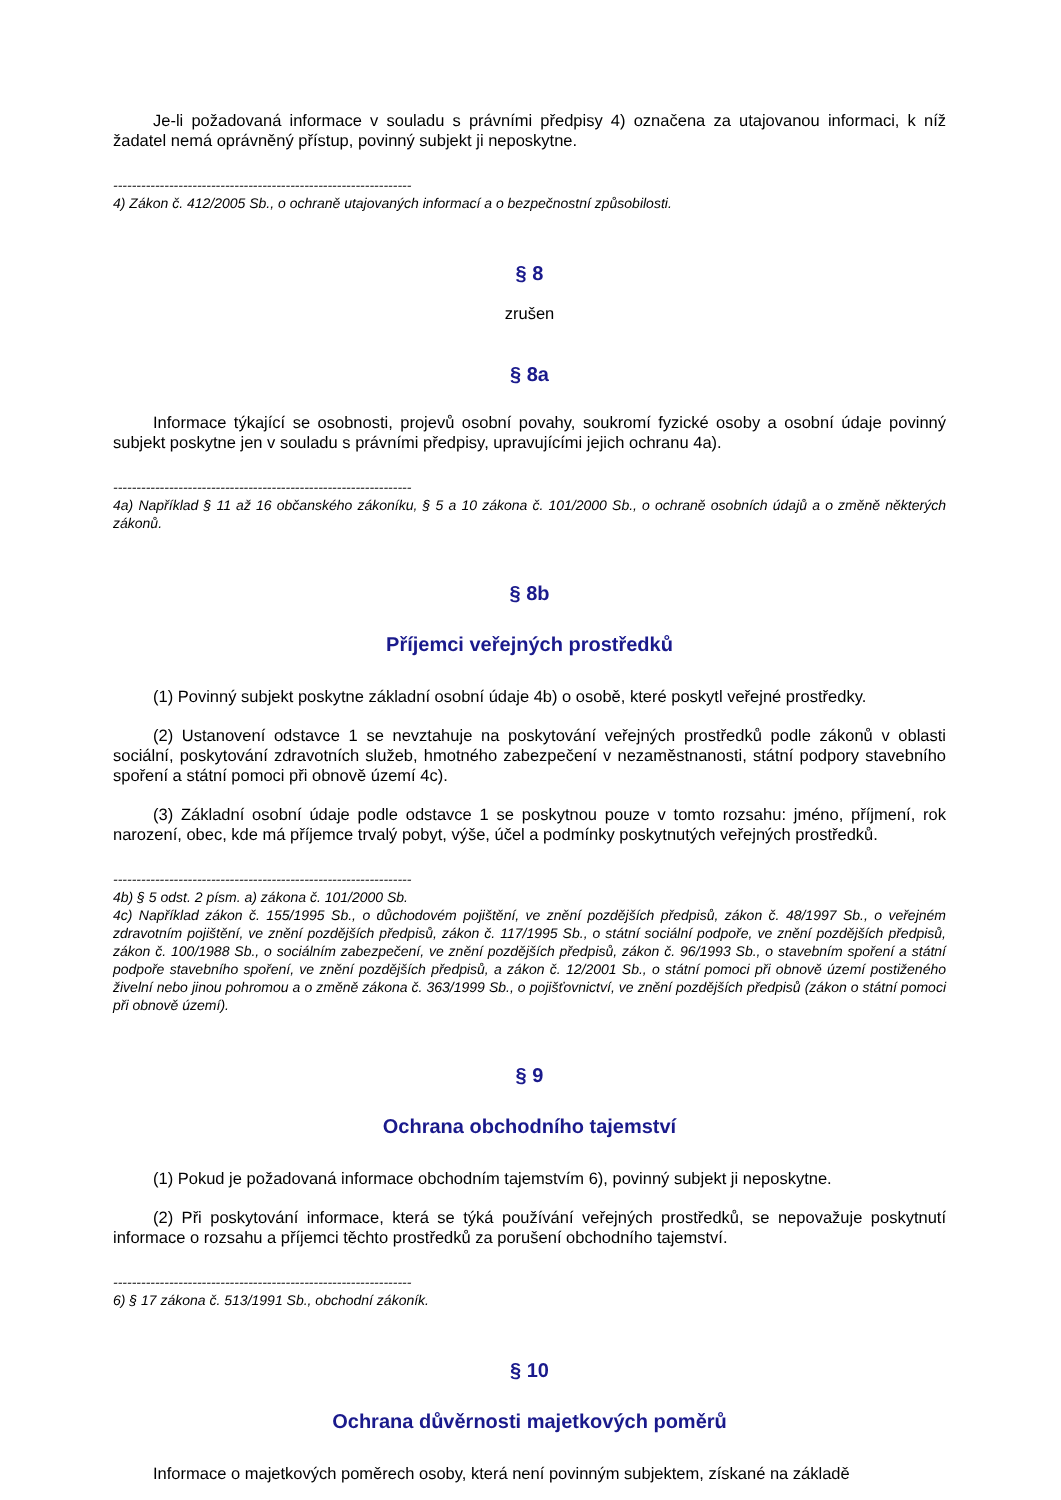Je-li požadovaná informace v souladu s právními předpisy 4) označena za utajovanou informaci, k níž žadatel nemá oprávněný přístup, povinný subjekt ji neposkytne.
----------------------------------------------------------------
4) Zákon č. 412/2005 Sb., o ochraně utajovaných informací a o bezpečnostní způsobilosti.
§ 8
zrušen
§ 8a
Informace týkající se osobnosti, projevů osobní povahy, soukromí fyzické osoby a osobní údaje povinný subjekt poskytne jen v souladu s právními předpisy, upravujícími jejich ochranu 4a).
----------------------------------------------------------------
4a) Například § 11 až 16 občanského zákoníku, § 5 a 10 zákona č. 101/2000 Sb., o ochraně osobních údajů a o změně některých zákonů.
§ 8b
Příjemci veřejných prostředků
(1) Povinný subjekt poskytne základní osobní údaje 4b) o osobě, které poskytl veřejné prostředky.
(2) Ustanovení odstavce 1 se nevztahuje na poskytování veřejných prostředků podle zákonů v oblasti sociální, poskytování zdravotních služeb, hmotného zabezpečení v nezaměstnanosti, státní podpory stavebního spoření a státní pomoci při obnově území 4c).
(3) Základní osobní údaje podle odstavce 1 se poskytnou pouze v tomto rozsahu: jméno, příjmení, rok narození, obec, kde má příjemce trvalý pobyt, výše, účel a podmínky poskytnutých veřejných prostředků.
----------------------------------------------------------------
4b) § 5 odst. 2 písm. a) zákona č. 101/2000 Sb.
4c) Například zákon č. 155/1995 Sb., o důchodovém pojištění, ve znění pozdějších předpisů, zákon č. 48/1997 Sb., o veřejném zdravotním pojištění, ve znění pozdějších předpisů, zákon č. 117/1995 Sb., o státní sociální podpoře, ve znění pozdějších předpisů, zákon č. 100/1988 Sb., o sociálním zabezpečení, ve znění pozdějších předpisů, zákon č. 96/1993 Sb., o stavebním spoření a státní podpoře stavebního spoření, ve znění pozdějších předpisů, a zákon č. 12/2001 Sb., o státní pomoci při obnově území postiženého živelní nebo jinou pohromou a o změně zákona č. 363/1999 Sb., o pojišťovnictví, ve znění pozdějších předpisů (zákon o státní pomoci při obnově území).
§ 9
Ochrana obchodního tajemství
(1) Pokud je požadovaná informace obchodním tajemstvím 6), povinný subjekt ji neposkytne.
(2) Při poskytování informace, která se týká používání veřejných prostředků, se nepovažuje poskytnutí informace o rozsahu a příjemci těchto prostředků za porušení obchodního tajemství.
----------------------------------------------------------------
6) § 17 zákona č. 513/1991 Sb., obchodní zákoník.
§ 10
Ochrana důvěrnosti majetkových poměrů
Informace o majetkových poměrech osoby, která není povinným subjektem, získané na základě